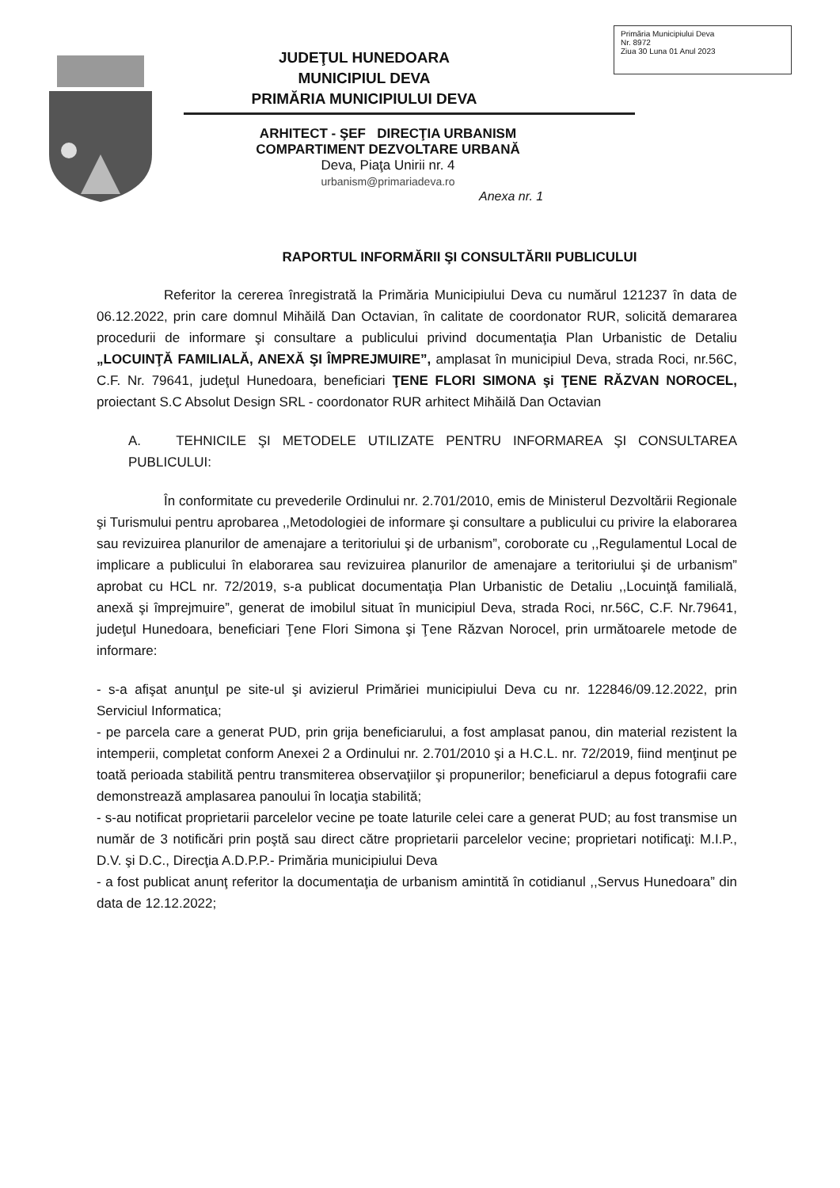Primăria Municipiului Deva
Nr. 8972
Ziua 30 Luna 01 Anul 2023
JUDEŢUL HUNEDOARA
MUNICIPIUL DEVA
PRIMĂRIA MUNICIPIULUI DEVA
ARHITECT - ŞEF DIRECŢIA URBANISM
COMPARTIMENT DEZVOLTARE URBANĂ
Deva, Piaţa Unirii nr. 4
urbanism@primariadeva.ro
Anexa nr. 1
RAPORTUL INFORMĂRII ŞI CONSULTĂRII PUBLICULUI
Referitor la cererea înregistrată la Primăria Municipiului Deva cu numărul 121237 în data de 06.12.2022, prin care domnul Mihăilă Dan Octavian, în calitate de coordonator RUR, solicită demararea procedurii de informare şi consultare a publicului privind documentaţia Plan Urbanistic de Detaliu „LOCUINŢĂ FAMILIALĂ, ANEXĂ ŞI ÎMPREJMUIRE”, amplasat în municipiul Deva, strada Roci, nr.56C, C.F. Nr. 79641, judeţul Hunedoara, beneficiari ŢENE FLORI SIMONA şi ŢENE RĂZVAN NOROCEL, proiectant S.C Absolut Design SRL - coordonator RUR arhitect Mihăilă Dan Octavian
A. TEHNICILE ŞI METODELE UTILIZATE PENTRU INFORMAREA ŞI CONSULTAREA PUBLICULUI:
În conformitate cu prevederile Ordinului nr. 2.701/2010, emis de Ministerul Dezvoltării Regionale şi Turismului pentru aprobarea ,,Metodologiei de informare şi consultare a publicului cu privire la elaborarea sau revizuirea planurilor de amenajare a teritoriului şi de urbanism”, coroborate cu ,,Regulamentul Local de implicare a publicului în elaborarea sau revizuirea planurilor de amenajare a teritoriului şi de urbanism” aprobat cu HCL nr. 72/2019, s-a publicat documentaţia Plan Urbanistic de Detaliu ,,Locuinţă familială, anexă şi împrejmuire”, generat de imobilul situat în municipiul Deva, strada Roci, nr.56C, C.F. Nr.79641, judeţul Hunedoara, beneficiari Ţene Flori Simona şi Ţene Răzvan Norocel, prin următoarele metode de informare:
- s-a afişat anunţul pe site-ul şi avizierul Primăriei municipiului Deva cu nr. 122846/09.12.2022, prin Serviciul Informatica;
- pe parcela care a generat PUD, prin grija beneficiarului, a fost amplasat panou, din material rezistent la intemperii, completat conform Anexei 2 a Ordinului nr. 2.701/2010 şi a H.C.L. nr. 72/2019, fiind menţinut pe toată perioada stabilită pentru transmiterea observaţiilor şi propunerilor; beneficiarul a depus fotografii care demonstrează amplasarea panoului în locaţia stabilită;
- s-au notificat proprietarii parcelelor vecine pe toate laturile celei care a generat PUD; au fost transmise un număr de 3 notificări prin poştă sau direct către proprietarii parcelelor vecine; proprietari notificaţi: M.I.P., D.V. şi D.C., Direcţia A.D.P.P.- Primăria municipiului Deva
- a fost publicat anunţ referitor la documentaţia de urbanism amintită în cotidianul ,,Servus Hunedoara” din data de 12.12.2022;